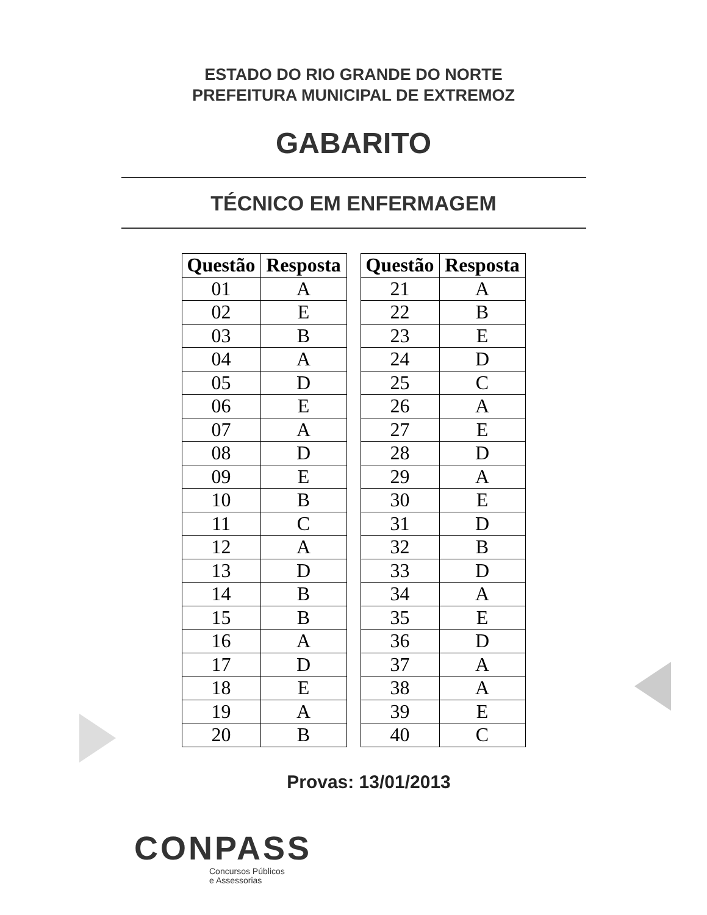ESTADO DO RIO GRANDE DO NORTE
PREFEITURA MUNICIPAL DE EXTREMOZ
GABARITO
TÉCNICO EM ENFERMAGEM
| Questão | Resposta |
| --- | --- |
| 01 | A |
| 02 | E |
| 03 | B |
| 04 | A |
| 05 | D |
| 06 | E |
| 07 | A |
| 08 | D |
| 09 | E |
| 10 | B |
| 11 | C |
| 12 | A |
| 13 | D |
| 14 | B |
| 15 | B |
| 16 | A |
| 17 | D |
| 18 | E |
| 19 | A |
| 20 | B |
| Questão | Resposta |
| --- | --- |
| 21 | A |
| 22 | B |
| 23 | E |
| 24 | D |
| 25 | C |
| 26 | A |
| 27 | E |
| 28 | D |
| 29 | A |
| 30 | E |
| 31 | D |
| 32 | B |
| 33 | D |
| 34 | A |
| 35 | E |
| 36 | D |
| 37 | A |
| 38 | A |
| 39 | E |
| 40 | C |
Provas: 13/01/2013
CONPASS
Concursos Públicos
e Assessorias